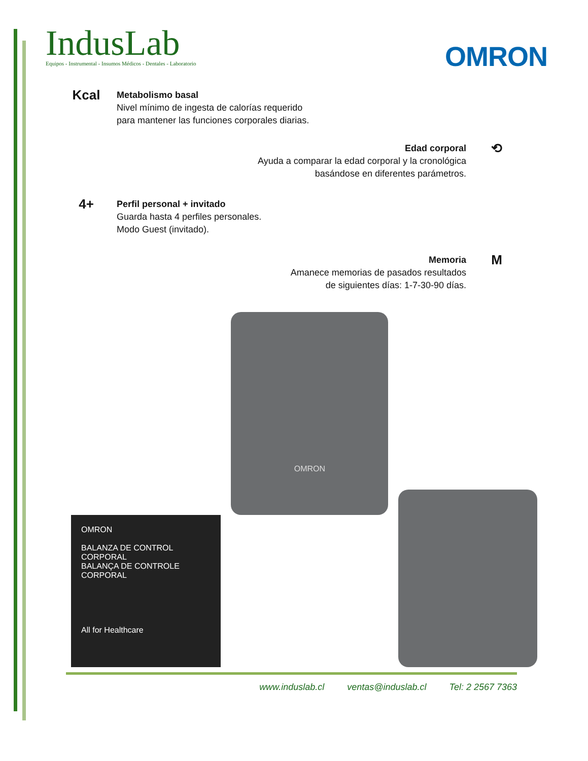IndusLab
Equipos - Instrumental - Insumos Médicos - Dentales - Laboratorio
OMRON
Kcal
Metabolismo basal
Nivel mínimo de ingesta de calorías requerido
para mantener las funciones corporales diarias.
Edad corporal
Ayuda a comparar la edad corporal y la cronológica
basándose en diferentes parámetros.
⟲
4+
Perfil personal + invitado
Guarda hasta 4 perfiles personales.
Modo Guest (invitado).
Memoria
Amanece memorias de pasados resultados
de siguientes días: 1-7-30-90 días.
M
OMRON
BALANZA DE CONTROL CORPORAL
BALANÇA DE CONTROLE CORPORAL
All for Healthcare
OMRON
www.induslab.cl ventas@induslab.cl Tel: 2 2567 7363